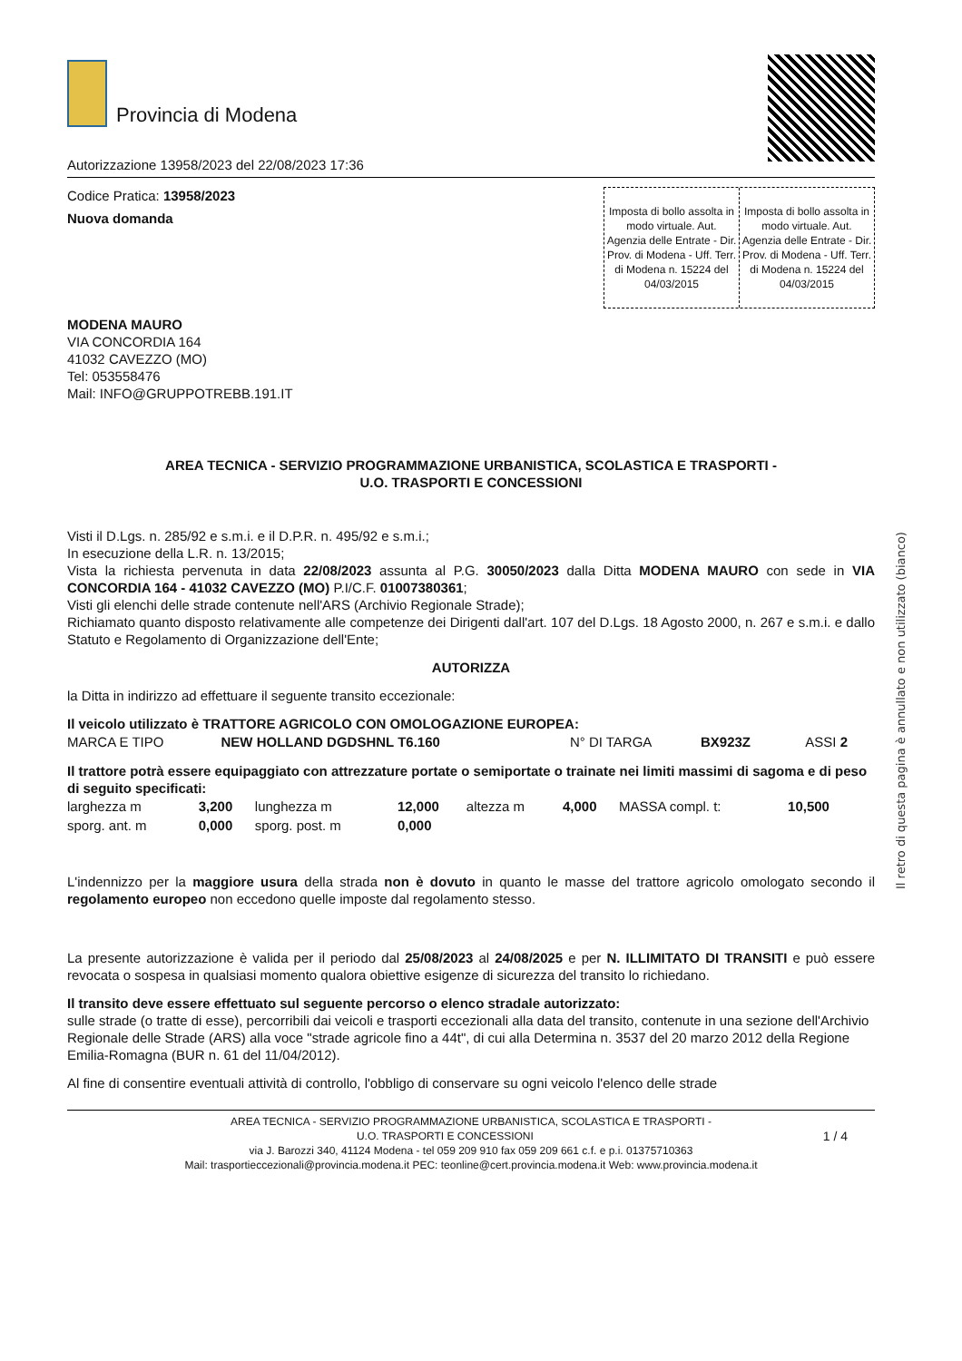Provincia di Modena
Autorizzazione 13958/2023 del 22/08/2023 17:36
Codice Pratica: 13958/2023
Nuova domanda
Imposta di bollo assolta in modo virtuale. Aut. Agenzia delle Entrate - Dir. Prov. di Modena - Uff. Terr. di Modena n. 15224 del 04/03/2015
Imposta di bollo assolta in modo virtuale. Aut. Agenzia delle Entrate - Dir. Prov. di Modena - Uff. Terr. di Modena n. 15224 del 04/03/2015
MODENA MAURO
VIA CONCORDIA 164
41032 CAVEZZO (MO)
Tel: 053558476
Mail: INFO@GRUPPOTREBB.191.IT
AREA TECNICA - SERVIZIO PROGRAMMAZIONE URBANISTICA, SCOLASTICA E TRASPORTI -
U.O. TRASPORTI E CONCESSIONI
Visti il D.Lgs. n. 285/92 e s.m.i. e il D.P.R. n. 495/92 e s.m.i.;
In esecuzione della L.R. n. 13/2015;
Vista la richiesta pervenuta in data 22/08/2023 assunta al P.G. 30050/2023 dalla Ditta MODENA MAURO con sede in VIA CONCORDIA 164 - 41032 CAVEZZO (MO) P.I/C.F. 01007380361;
Visti gli elenchi delle strade contenute nell'ARS (Archivio Regionale Strade);
Richiamato quanto disposto relativamente alle competenze dei Dirigenti dall'art. 107 del D.Lgs. 18 Agosto 2000, n. 267 e s.m.i. e dallo Statuto e Regolamento di Organizzazione dell'Ente;
AUTORIZZA
la Ditta in indirizzo ad effettuare il seguente transito eccezionale:
Il veicolo utilizzato è TRATTORE AGRICOLO CON OMOLOGAZIONE EUROPEA:
| MARCA E TIPO | NEW HOLLAND DGDSHNL T6.160 | N° DI TARGA | BX923Z | ASSI 2 |
Il trattore potrà essere equipaggiato con attrezzature portate o semiportate o trainate nei limiti massimi di sagoma e di peso di seguito specificati:
| larghezza m | 3,200 | lunghezza m | 12,000 | altezza m | 4,000 | MASSA compl. t: | 10,500 |
| sporg. ant. m | 0,000 | sporg. post. m | 0,000 | | | | |
L'indennizzo per la maggiore usura della strada non è dovuto in quanto le masse del trattore agricolo omologato secondo il regolamento europeo non eccedono quelle imposte dal regolamento stesso.
La presente autorizzazione è valida per il periodo dal 25/08/2023 al 24/08/2025 e per N. ILLIMITATO DI TRANSITI e può essere revocata o sospesa in qualsiasi momento qualora obiettive esigenze di sicurezza del transito lo richiedano.
Il transito deve essere effettuato sul seguente percorso o elenco stradale autorizzato:
sulle strade (o tratte di esse), percorribili dai veicoli e trasporti eccezionali alla data del transito, contenute in una sezione dell'Archivio Regionale delle Strade (ARS) alla voce "strade agricole fino a 44t", di cui alla Determina n. 3537 del 20 marzo 2012 della Regione Emilia-Romagna (BUR n. 61 del 11/04/2012).
Al fine di consentire eventuali attività di controllo, l'obbligo di conservare su ogni veicolo l'elenco delle strade
AREA TECNICA - SERVIZIO PROGRAMMAZIONE URBANISTICA, SCOLASTICA E TRASPORTI -
U.O. TRASPORTI E CONCESSIONI 1 / 4
via J. Barozzi 340, 41124 Modena - tel 059 209 910 fax 059 209 661 c.f. e p.i. 01375710363
Mail: trasportieccezionali@provincia.modena.it PEC: teonline@cert.provincia.modena.it Web: www.provincia.modena.it
Il retro di questa pagina è annullato e non utilizzato (bianco)